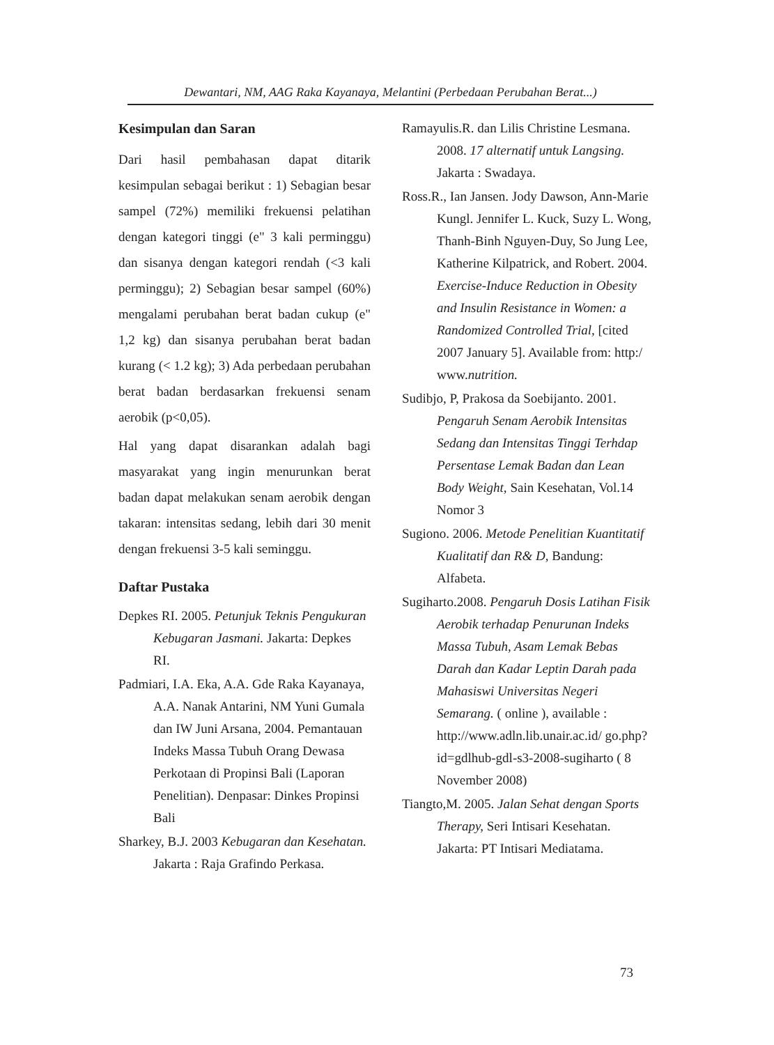Dewantari, NM, AAG Raka Kayanaya, Melantini (Perbedaan Perubahan Berat...)
Kesimpulan dan Saran
Dari hasil pembahasan dapat ditarik kesimpulan sebagai berikut : 1) Sebagian besar sampel (72%) memiliki frekuensi pelatihan dengan kategori tinggi (e" 3 kali perminggu) dan sisanya dengan kategori rendah (<3 kali perminggu); 2) Sebagian besar sampel (60%) mengalami perubahan berat badan cukup (e" 1,2 kg) dan sisanya perubahan berat badan kurang (< 1.2 kg); 3) Ada perbedaan perubahan berat badan berdasarkan frekuensi senam aerobik (p<0,05).
Hal yang dapat disarankan adalah bagi masyarakat yang ingin menurunkan berat badan dapat melakukan senam aerobik dengan takaran: intensitas sedang, lebih dari 30 menit dengan frekuensi 3-5 kali seminggu.
Daftar Pustaka
Depkes RI. 2005. Petunjuk Teknis Pengukuran Kebugaran Jasmani. Jakarta: Depkes RI.
Padmiari, I.A. Eka, A.A. Gde Raka Kayanaya, A.A. Nanak Antarini, NM Yuni Gumala dan IW Juni Arsana, 2004. Pemantauan Indeks Massa Tubuh Orang Dewasa Perkotaan di Propinsi Bali (Laporan Penelitian). Denpasar: Dinkes Propinsi Bali
Sharkey, B.J. 2003 Kebugaran dan Kesehatan. Jakarta : Raja Grafindo Perkasa.
Ramayulis.R. dan Lilis Christine Lesmana. 2008. 17 alternatif untuk Langsing. Jakarta : Swadaya.
Ross.R., Ian Jansen. Jody Dawson, Ann-Marie Kungl. Jennifer L. Kuck, Suzy L. Wong, Thanh-Binh Nguyen-Duy, So Jung Lee, Katherine Kilpatrick, and Robert. 2004. Exercise-Induce Reduction in Obesity and Insulin Resistance in Women: a Randomized Controlled Trial, [cited 2007 January 5]. Available from: http:/ www.nutrition.
Sudibjo, P, Prakosa da Soebijanto. 2001. Pengaruh Senam Aerobik Intensitas Sedang dan Intensitas Tinggi Terhdap Persentase Lemak Badan dan Lean Body Weight, Sain Kesehatan, Vol.14 Nomor 3
Sugiono. 2006. Metode Penelitian Kuantitatif Kualitatif dan R& D, Bandung: Alfabeta.
Sugiharto.2008. Pengaruh Dosis Latihan Fisik Aerobik terhadap Penurunan Indeks Massa Tubuh, Asam Lemak Bebas Darah dan Kadar Leptin Darah pada Mahasiswi Universitas Negeri Semarang. ( online ), available : http://www.adln.lib.unair.ac.id/ go.php?id=gdlhub-gdl-s3-2008-sugiharto ( 8 November 2008)
Tiangto,M. 2005. Jalan Sehat dengan Sports Therapy, Seri Intisari Kesehatan. Jakarta: PT Intisari Mediatama.
73